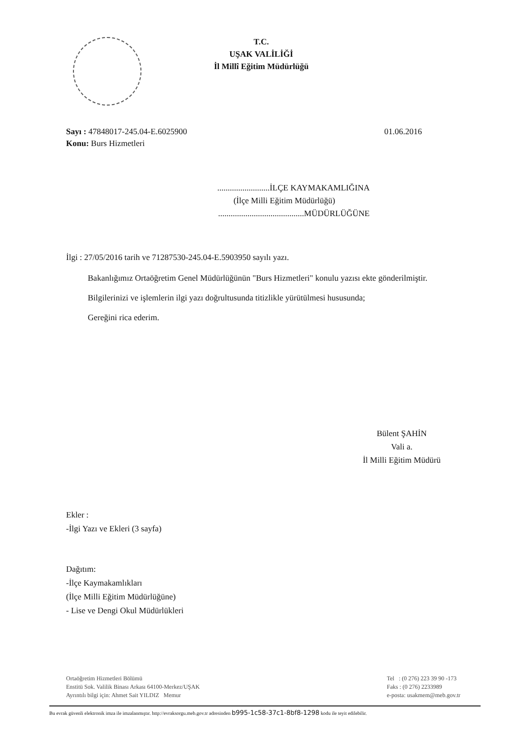T.C.
UŞAK VALİLİĞİ
İl Millî Eğitim Müdürlüğü
Sayı : 47848017-245.04-E.6025900
Konu: Burs Hizmetleri
01.06.2016
.........................İLÇE KAYMAKAMLIĞINA
(İlçe Milli Eğitim Müdürlüğü)
.........................................MÜDÜRLÜĞÜNE
İlgi : 27/05/2016 tarih ve 71287530-245.04-E.5903950 sayılı yazı.
Bakanlığımız Ortaöğretim Genel Müdürlüğünün "Burs Hizmetleri" konulu yazısı ekte gönderilmiştir.
Bilgilerinizi ve işlemlerin ilgi yazı doğrultusunda titizlikle yürütülmesi hususunda;
Gereğini rica ederim.
Bülent ŞAHİN
Vali a.
İl Milli Eğitim Müdürü
Ekler :
-İlgi Yazı ve Ekleri (3 sayfa)
Dağıtım:
-İlçe Kaymakamlıkları
(İlçe Milli Eğitim Müdürlüğüne)
- Lise ve Dengi Okul Müdürlükleri
Ortaöğretim Hizmetleri Bölümü
Enstitü Sok. Valilik Binası Arkası 64100-Merkez/UŞAK
Ayrıntılı bilgi için: Ahmet Sait YILDIZ Memur
Tel : (0 276) 223 39 90 -173
Faks : (0 276) 2233989
e-posta: usakmem@meb.gov.tr
Bu evrak güvenli elektronik imza ile imzalanmıştır. http://evraksorgu.meb.gov.tr adresinden b995-1c58-37c1-8bf8-1298 kodu ile teyit edilebilir.